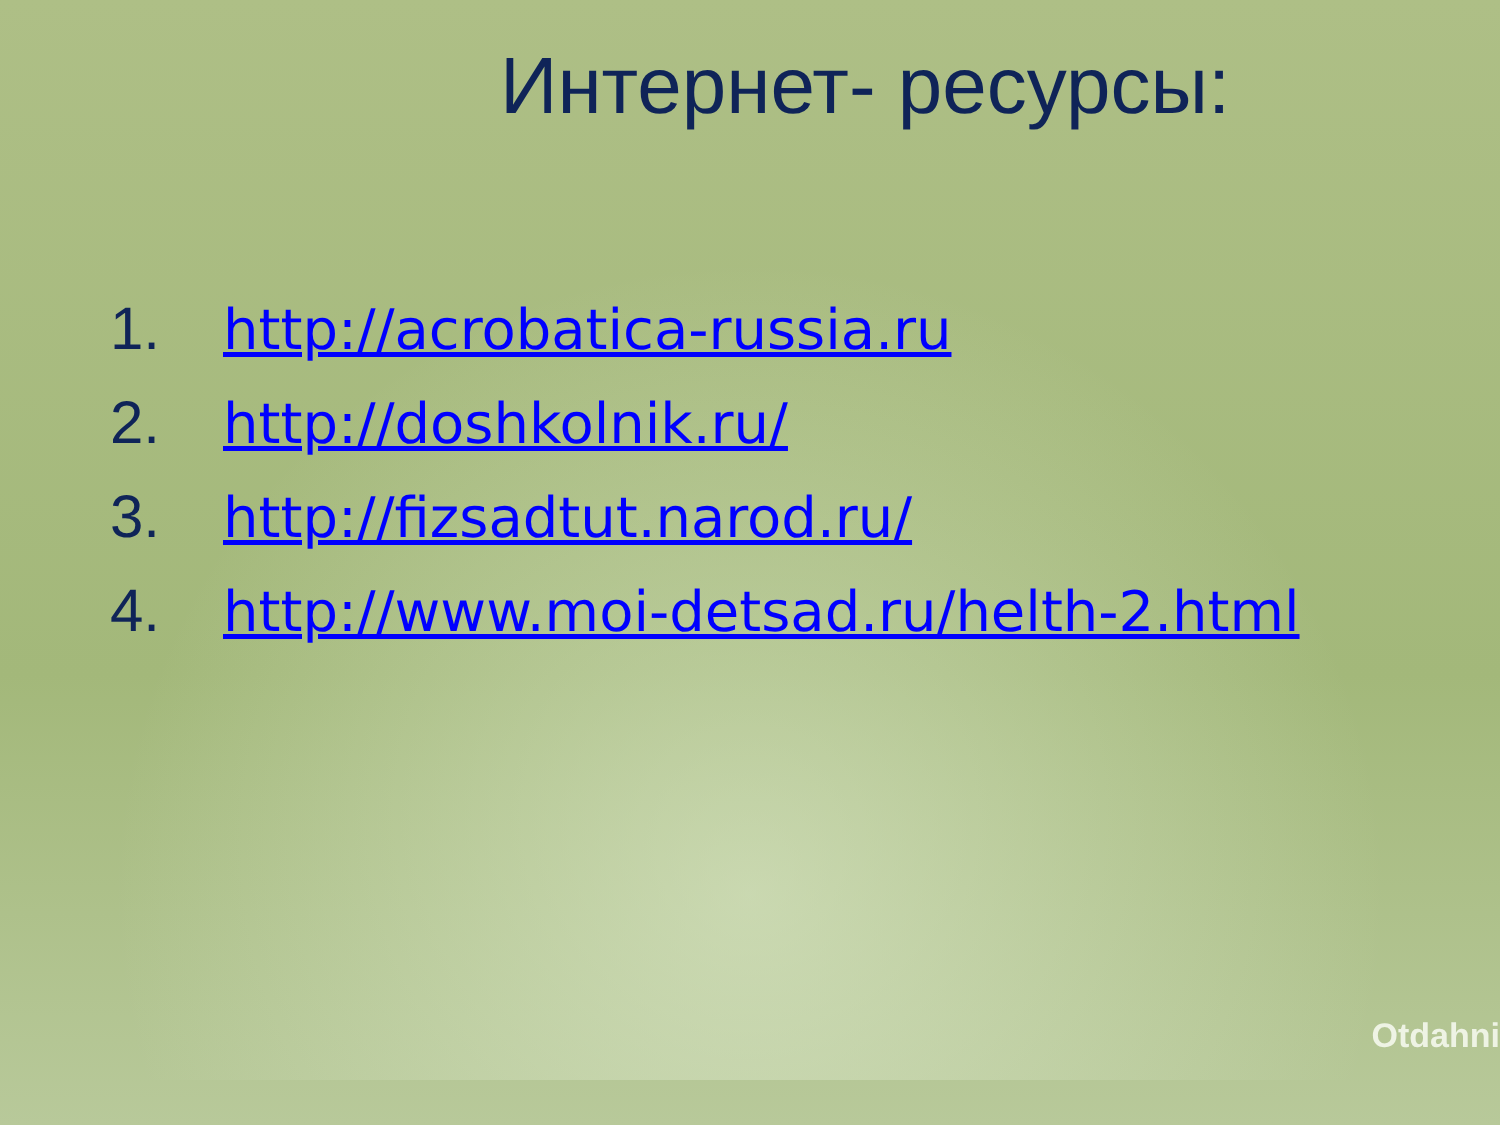Интернет- ресурсы:
1. http://acrobatica-russia.ru
2. http://doshkolnik.ru/
3. http://fizsadtut.narod.ru/
4. http://www.moi-detsad.ru/helth-2.html
Otdahni